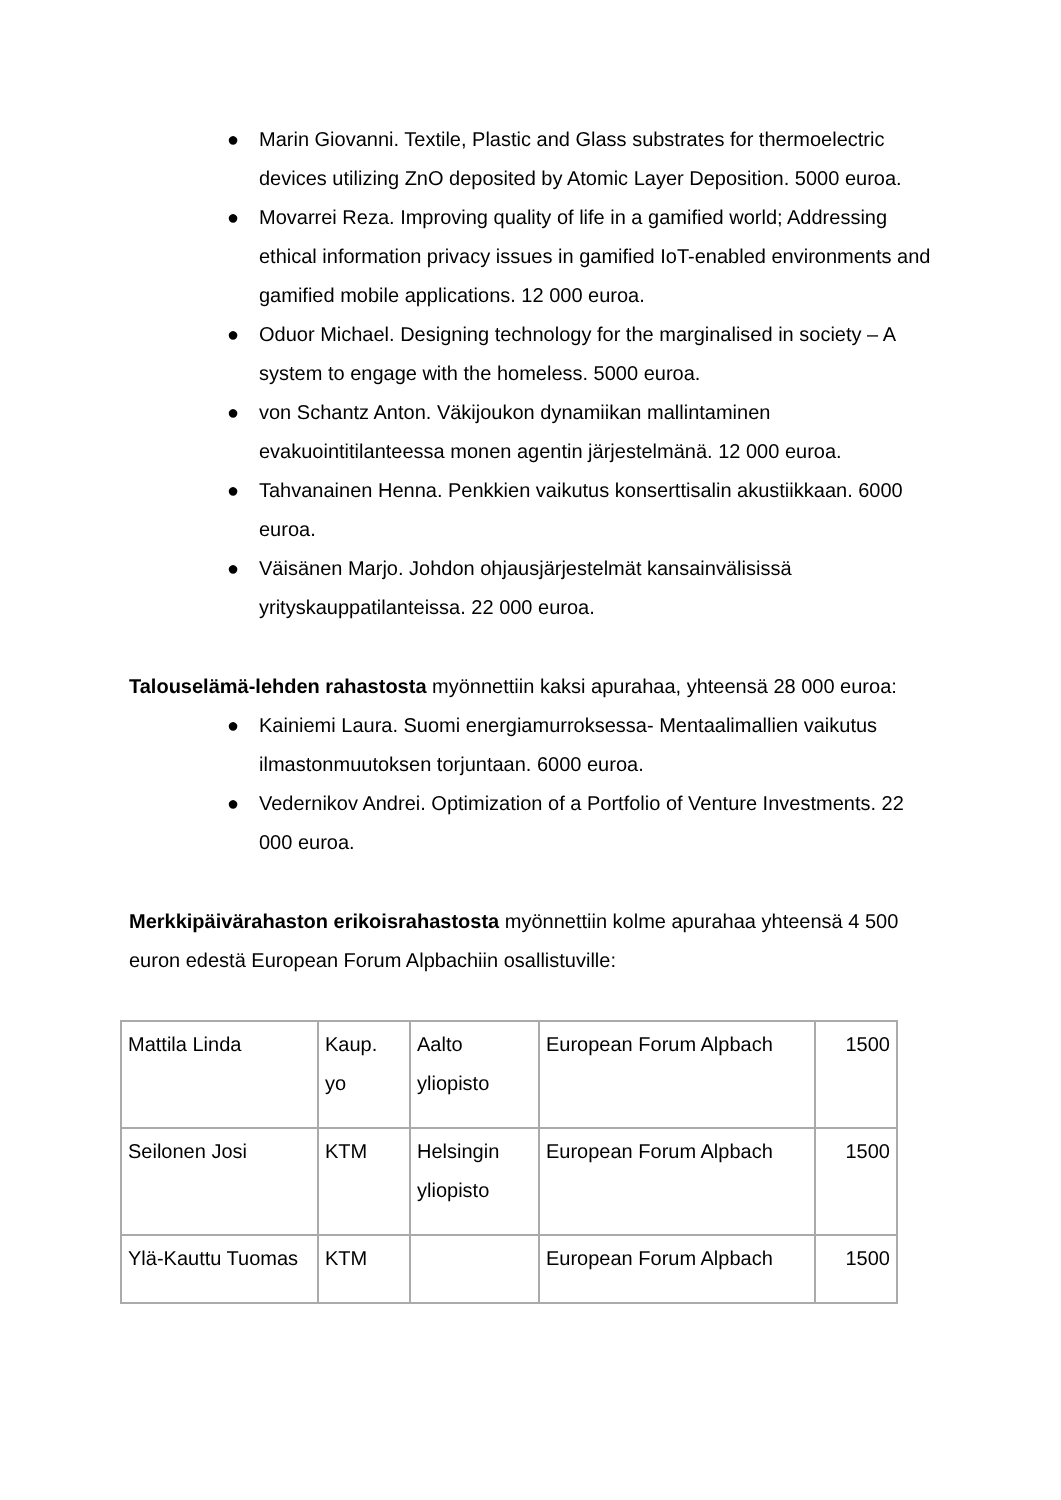● Marin Giovanni. Textile, Plastic and Glass substrates for thermoelectric devices utilizing ZnO deposited by Atomic Layer Deposition. 5000 euroa.
● Movarrei Reza. Improving quality of life in a gamified world; Addressing ethical information privacy issues in gamified IoT-enabled environments and gamified mobile applications. 12 000 euroa.
● Oduor Michael. Designing technology for the marginalised in society – A system to engage with the homeless. 5000 euroa.
● von Schantz Anton. Väkijoukon dynamiikan mallintaminen evakuointitilanteessa monen agentin järjestelmänä. 12 000 euroa.
● Tahvanainen Henna. Penkkien vaikutus konserttisalin akustiikkaan. 6000 euroa.
● Väisänen Marjo. Johdon ohjausjärjestelmät kansainvälisissä yrityskauppatilanteissa. 22 000 euroa.
Talouselämä-lehden rahastosta myönnettiin kaksi apurahaa, yhteensä 28 000 euroa:
● Kainiemi Laura. Suomi energiamurroksessa- Mentaalimallien vaikutus ilmastonmuutoksen torjuntaan. 6000 euroa.
● Vedernikov Andrei. Optimization of a Portfolio of Venture Investments. 22 000 euroa.
Merkkipäivärahaston erikoisrahastosta myönnettiin kolme apurahaa yhteensä 4 500 euron edestä European Forum Alpbachiin osallistuville:
| Mattila Linda | Kaup. yo | Aalto yliopisto | European Forum Alpbach | 1500 |
| Seilonen Josi | KTM | Helsingin yliopisto | European Forum Alpbach | 1500 |
| Ylä-Kauttu Tuomas | KTM | | European Forum Alpbach | 1500 |